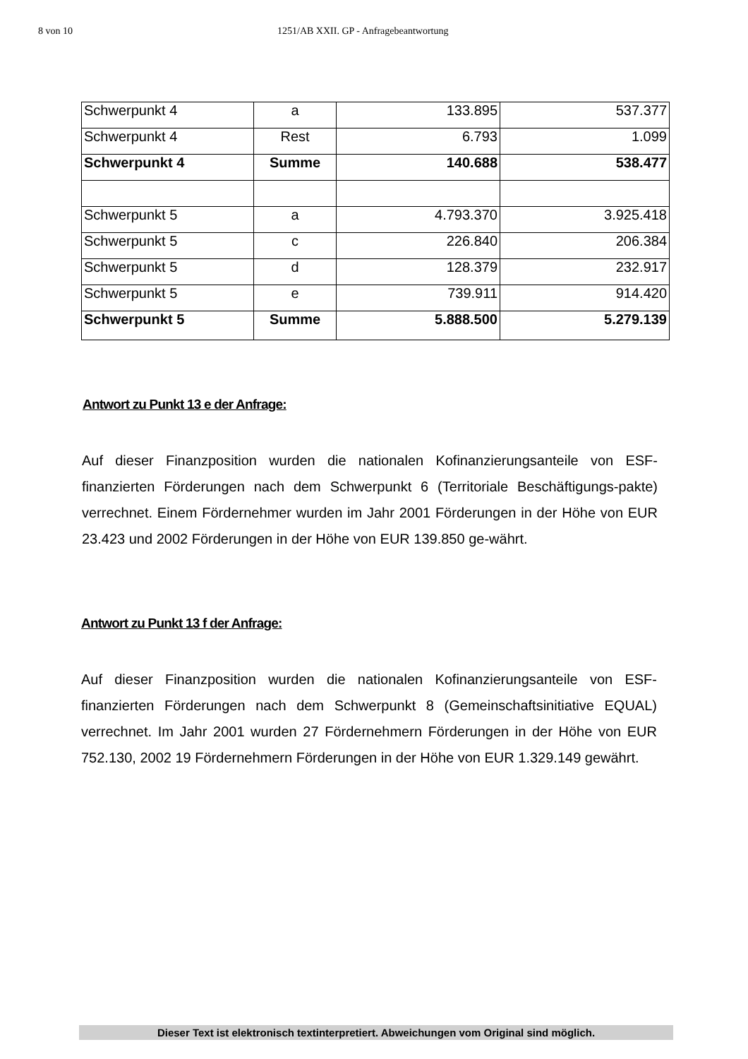8 von 10 1251/AB XXII. GP - Anfragebeantwortung
| Schwerpunkt 4 | a | 133.895 | 537.377 |
| Schwerpunkt 4 | Rest | 6.793 | 1.099 |
| Schwerpunkt 4 | Summe | 140.688 | 538.477 |
| Schwerpunkt 5 | a | 4.793.370 | 3.925.418 |
| Schwerpunkt 5 | c | 226.840 | 206.384 |
| Schwerpunkt 5 | d | 128.379 | 232.917 |
| Schwerpunkt 5 | e | 739.911 | 914.420 |
| Schwerpunkt 5 | Summe | 5.888.500 | 5.279.139 |
Antwort zu Punkt 13 e der Anfrage:
Auf dieser Finanzposition wurden die nationalen Kofinanzierungsanteile von ESF-finanzierten Förderungen nach dem Schwerpunkt 6 (Territoriale Beschäftigungs-pakte) verrechnet. Einem Fördernehmer wurden im Jahr 2001 Förderungen in der Höhe von EUR 23.423 und 2002 Förderungen in der Höhe von EUR 139.850 ge-währt.
Antwort zu Punkt 13 f der Anfrage:
Auf dieser Finanzposition wurden die nationalen Kofinanzierungsanteile von ESF-finanzierten Förderungen nach dem Schwerpunkt 8 (Gemeinschaftsinitiative EQUAL) verrechnet. Im Jahr 2001 wurden 27 Fördernehmern Förderungen in der Höhe von EUR 752.130, 2002 19 Fördernehmern Förderungen in der Höhe von EUR 1.329.149 gewährt.
Dieser Text ist elektronisch textinterpretiert. Abweichungen vom Original sind möglich.